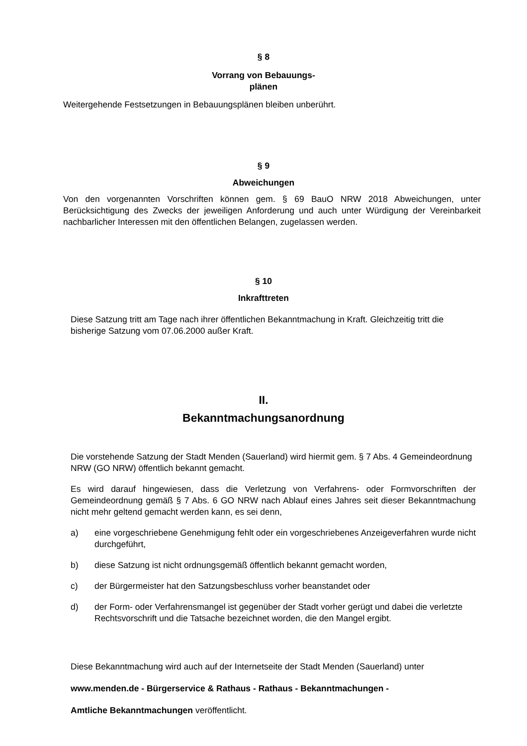§ 8
Vorrang von Bebauungs-
plänen
Weitergehende Festsetzungen in Bebauungsplänen bleiben unberührt.
§ 9
Abweichungen
Von den vorgenannten Vorschriften können gem. § 69 BauO NRW 2018 Abweichungen, unter Berücksichtigung des Zwecks der jeweiligen Anforderung und auch unter Würdigung der Vereinbarkeit nachbarlicher Interessen mit den öffentlichen Belangen, zugelassen werden.
§ 10
Inkrafttreten
Diese Satzung tritt am Tage nach ihrer öffentlichen Bekanntmachung in Kraft. Gleichzeitig tritt die bisherige Satzung vom 07.06.2000 außer Kraft.
II.
Bekanntmachungsanordnung
Die vorstehende Satzung der Stadt Menden (Sauerland) wird hiermit gem. § 7 Abs. 4 Gemeindeordnung NRW (GO NRW) öffentlich bekannt gemacht.
Es wird darauf hingewiesen, dass die Verletzung von Verfahrens- oder Formvorschriften der Gemeindeordnung gemäß § 7 Abs. 6 GO NRW nach Ablauf eines Jahres seit dieser Bekanntmachung nicht mehr geltend gemacht werden kann, es sei denn,
a) eine vorgeschriebene Genehmigung fehlt oder ein vorgeschriebenes Anzeigeverfahren wurde nicht durchgeführt,
b) diese Satzung ist nicht ordnungsgemäß öffentlich bekannt gemacht worden,
c) der Bürgermeister hat den Satzungsbeschluss vorher beanstandet oder
d) der Form- oder Verfahrensmangel ist gegenüber der Stadt vorher gerügt und dabei die verletzte Rechtsvorschrift und die Tatsache bezeichnet worden, die den Mangel ergibt.
Diese Bekanntmachung wird auch auf der Internetseite der Stadt Menden (Sauerland) unter
www.menden.de - Bürgerservice & Rathaus - Rathaus - Bekanntmachungen -
Amtliche Bekanntmachungen veröffentlicht.